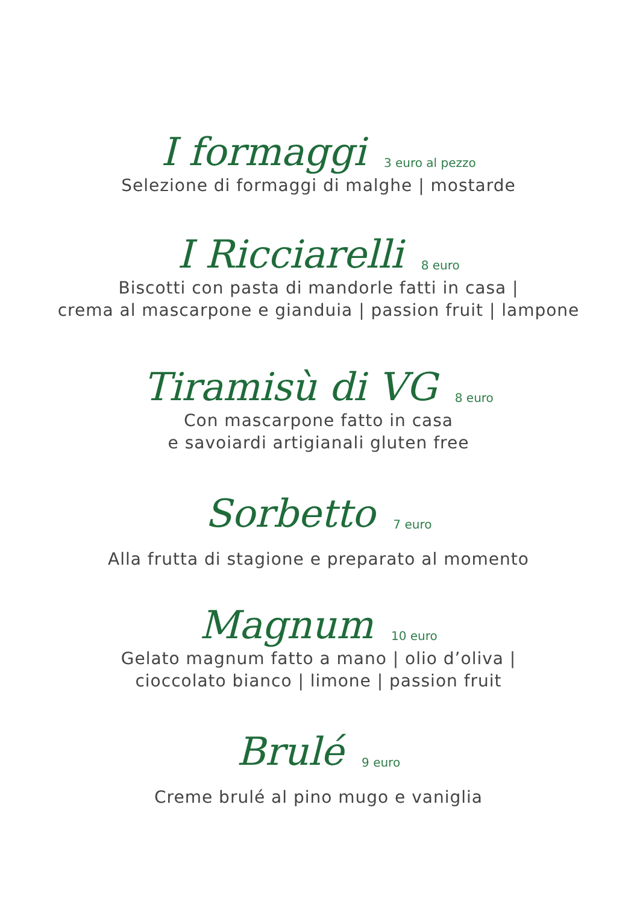I formaggi 3 euro al pezzo
Selezione di formaggi di malghe | mostarde
I Ricciarelli 8 euro
Biscotti con pasta di mandorle fatti in casa |
crema al mascarpone e gianduia | passion fruit | lampone
Tiramisù di VG 8 euro
Con mascarpone fatto in casa
e savoiardi artigianali gluten free
Sorbetto 7 euro
Alla frutta di stagione e preparato al momento
Magnum 10 euro
Gelato magnum fatto a mano | olio d’oliva |
cioccolato bianco | limone | passion fruit
Brulé 9 euro
Creme brulé al pino mugo e vaniglia